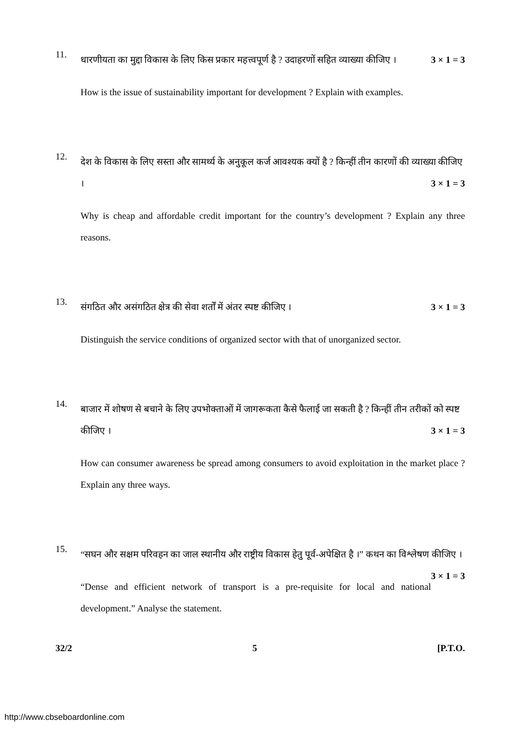11.
धारणीयता का मुद्दा विकास के लिए किस प्रकार महत्त्वपूर्ण है ? उदाहरणों सहित व्याख्या कीजिए । 3 × 1 = 3
How is the issue of sustainability important for development ? Explain with examples.
12.
देश के विकास के लिए सस्ता और सामर्थ्य के अनुकूल कर्ज आवश्यक क्यों है ? किन्हीं तीन कारणों की व्याख्या कीजिए । 3 × 1 = 3
Why is cheap and affordable credit important for the country’s development ? Explain any three reasons.
13.
संगठित और असंगठित क्षेत्र की सेवा शर्तों में अंतर स्पष्ट कीजिए । 3 × 1 = 3
Distinguish the service conditions of organized sector with that of unorganized sector.
14.
बाजार में शोषण से बचाने के लिए उपभोक्ताओं में जागरूकता कैसे फैलाई जा सकती है ? किन्हीं तीन तरीकों को स्पष्ट कीजिए । 3 × 1 = 3
How can consumer awareness be spread among consumers to avoid exploitation in the market place ? Explain any three ways.
15.
“सघन और सक्षम परिवहन का जाल स्थानीय और राष्ट्रीय विकास हेतु पूर्व-अपेक्षित है ।” कथन का विश्लेषण कीजिए । 3 × 1 = 3
“Dense and efficient network of transport is a pre-requisite for local and national development.” Analyse the statement.
32/2 5 [P.T.O.
http://www.cbseboardonline.com